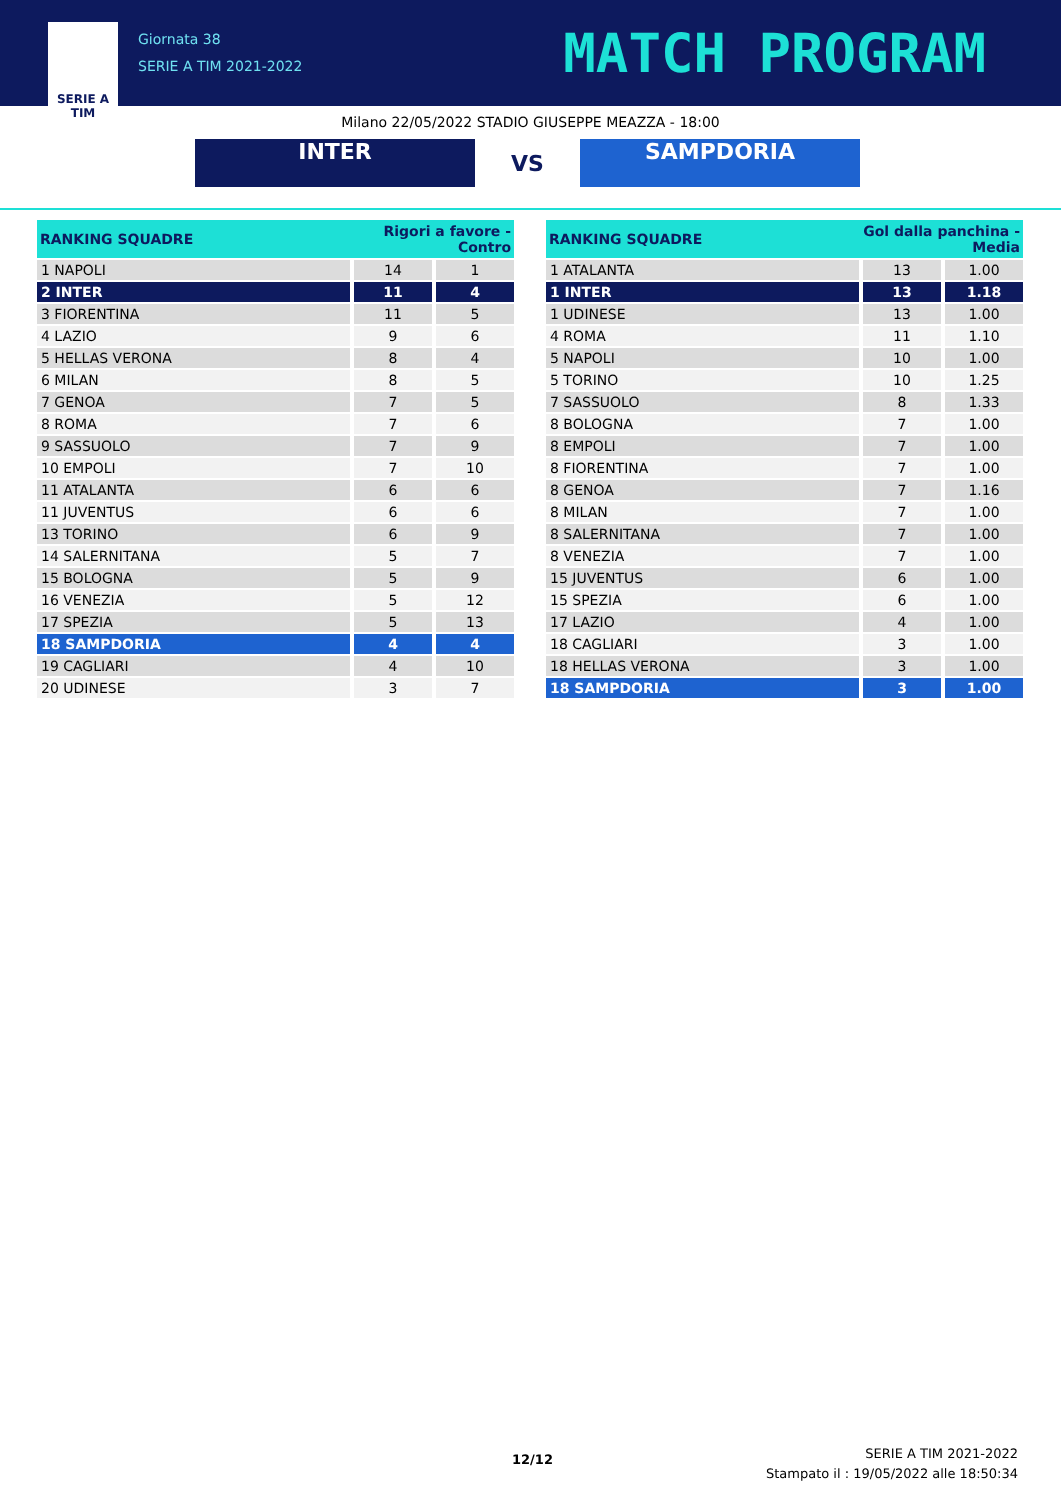SERIE A
TIM
Giornata 38
SERIE A TIM 2021-2022
MATCH PROGRAM
Milano 22/05/2022 STADIO GIUSEPPE MEAZZA - 18:00
INTER
VS
SAMPDORIA
| RANKING SQUADRE | Rigori a favore - Contro | |
| --- | --- | --- |
| 1 NAPOLI | 14 | 1 |
| 2 INTER | 11 | 4 |
| 3 FIORENTINA | 11 | 5 |
| 4 LAZIO | 9 | 6 |
| 5 HELLAS VERONA | 8 | 4 |
| 6 MILAN | 8 | 5 |
| 7 GENOA | 7 | 5 |
| 8 ROMA | 7 | 6 |
| 9 SASSUOLO | 7 | 9 |
| 10 EMPOLI | 7 | 10 |
| 11 ATALANTA | 6 | 6 |
| 11 JUVENTUS | 6 | 6 |
| 13 TORINO | 6 | 9 |
| 14 SALERNITANA | 5 | 7 |
| 15 BOLOGNA | 5 | 9 |
| 16 VENEZIA | 5 | 12 |
| 17 SPEZIA | 5 | 13 |
| 18 SAMPDORIA | 4 | 4 |
| 19 CAGLIARI | 4 | 10 |
| 20 UDINESE | 3 | 7 |
| RANKING SQUADRE | Gol dalla panchina - Media | |
| --- | --- | --- |
| 1 ATALANTA | 13 | 1.00 |
| 1 INTER | 13 | 1.18 |
| 1 UDINESE | 13 | 1.00 |
| 4 ROMA | 11 | 1.10 |
| 5 NAPOLI | 10 | 1.00 |
| 5 TORINO | 10 | 1.25 |
| 7 SASSUOLO | 8 | 1.33 |
| 8 BOLOGNA | 7 | 1.00 |
| 8 EMPOLI | 7 | 1.00 |
| 8 FIORENTINA | 7 | 1.00 |
| 8 GENOA | 7 | 1.16 |
| 8 MILAN | 7 | 1.00 |
| 8 SALERNITANA | 7 | 1.00 |
| 8 VENEZIA | 7 | 1.00 |
| 15 JUVENTUS | 6 | 1.00 |
| 15 SPEZIA | 6 | 1.00 |
| 17 LAZIO | 4 | 1.00 |
| 18 CAGLIARI | 3 | 1.00 |
| 18 HELLAS VERONA | 3 | 1.00 |
| 18 SAMPDORIA | 3 | 1.00 |
12/12
SERIE A TIM 2021-2022
Stampato il : 19/05/2022 alle 18:50:34